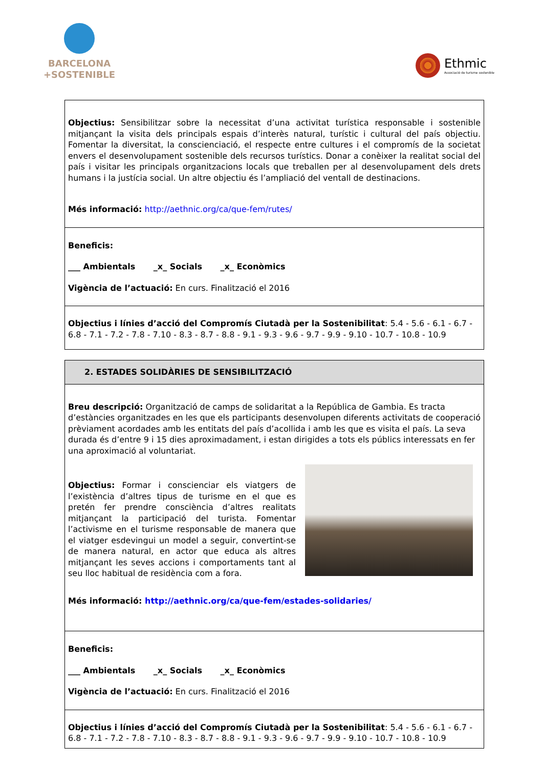BARCELONA
+SOSTENIBLE
Ethmic
Associació de turisme sostenible
| Objectius: Sensibilitzar sobre la necessitat d’una activitat turística responsable i sostenible mitjançant la visita dels principals espais d’interès natural, turístic i cultural del país objectiu. Fomentar la diversitat, la conscienciació, el respecte entre cultures i el compromís de la societat envers el desenvolupament sostenible dels recursos turístics. Donar a conèixer la realitat social del país i visitar les principals organitzacions locals que treballen per al desenvolupament dels drets humans i la justícia social. Un altre objectiu és l’ampliació del ventall de destinacions. Més informació: http://aethnic.org/ca/que-fem/rutes/ |
| Beneficis: ___ Ambientals _x_ Socials _x_ Econòmics Vigència de l’actuació: En curs. Finalització el 2016 |
| Objectius i línies d’acció del Compromís Ciutadà per la Sostenibilitat : 5.4 - 5.6 - 6.1 - 6.7 - 6.8 - 7.1 - 7.2 - 7.8 - 7.10 - 8.3 - 8.7 - 8.8 - 9.1 - 9.3 - 9.6 - 9.7 - 9.9 - 9.10 - 10.7 - 10.8 - 10.9 |
| 2. ESTADES SOLIDÀRIES DE SENSIBILITZACIÓ |
| Breu descripció: Organització de camps de solidaritat a la República de Gambia. Es tracta d’estàncies organitzades en les que els participants desenvolupen diferents activitats de cooperació prèviament acordades amb les entitats del país d’acollida i amb les que es visita el país. La seva durada és d’entre 9 i 15 dies aproximadament, i estan dirigides a tots els públics interessats en fer una aproximació al voluntariat. Objectius: Formar i conscienciar els viatgers de l’existència d’altres tipus de turisme en el que es pretén fer prendre consciència d’altres realitats mitjançant la participació del turista. Fomentar l’activisme en el turisme responsable de manera que el viatger esdevingui un model a seguir, convertint-se de manera natural, en actor que educa als altres mitjançant les seves accions i comportaments tant al seu lloc habitual de residència com a fora. Més informació: http://aethnic.org/ca/que-fem/estades-solidaries/ |
| Beneficis: ___ Ambientals _x_ Socials _x_ Econòmics Vigència de l’actuació: En curs. Finalització el 2016 |
| Objectius i línies d’acció del Compromís Ciutadà per la Sostenibilitat : 5.4 - 5.6 - 6.1 - 6.7 - 6.8 - 7.1 - 7.2 - 7.8 - 7.10 - 8.3 - 8.7 - 8.8 - 9.1 - 9.3 - 9.6 - 9.7 - 9.9 - 9.10 - 10.7 - 10.8 - 10.9 |